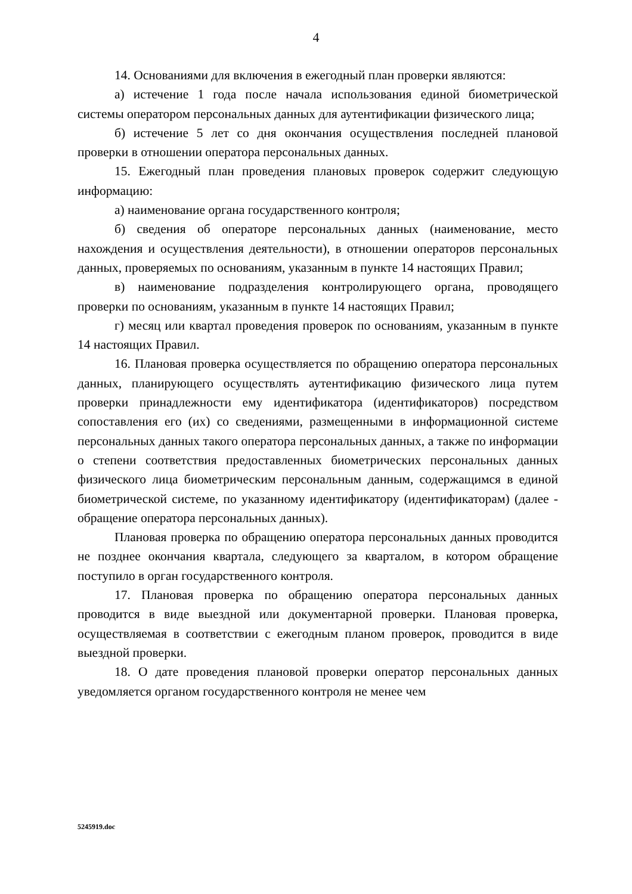4
14. Основаниями для включения в ежегодный план проверки являются:
а) истечение 1 года после начала использования единой биометрической системы оператором персональных данных для аутентификации физического лица;
б) истечение 5 лет со дня окончания осуществления последней плановой проверки в отношении оператора персональных данных.
15. Ежегодный план проведения плановых проверок содержит следующую информацию:
а) наименование органа государственного контроля;
б) сведения об операторе персональных данных (наименование, место нахождения и осуществления деятельности), в отношении операторов персональных данных, проверяемых по основаниям, указанным в пункте 14 настоящих Правил;
в) наименование подразделения контролирующего органа, проводящего проверки по основаниям, указанным в пункте 14 настоящих Правил;
г) месяц или квартал проведения проверок по основаниям, указанным в пункте 14 настоящих Правил.
16. Плановая проверка осуществляется по обращению оператора персональных данных, планирующего осуществлять аутентификацию физического лица путем проверки принадлежности ему идентификатора (идентификаторов) посредством сопоставления его (их) со сведениями, размещенными в информационной системе персональных данных такого оператора персональных данных, а также по информации о степени соответствия предоставленных биометрических персональных данных физического лица биометрическим персональным данным, содержащимся в единой биометрической системе, по указанному идентификатору (идентификаторам) (далее - обращение оператора персональных данных).
Плановая проверка по обращению оператора персональных данных проводится не позднее окончания квартала, следующего за кварталом, в котором обращение поступило в орган государственного контроля.
17. Плановая проверка по обращению оператора персональных данных проводится в виде выездной или документарной проверки. Плановая проверка, осуществляемая в соответствии с ежегодным планом проверок, проводится в виде выездной проверки.
18. О дате проведения плановой проверки оператор персональных данных уведомляется органом государственного контроля не менее чем
5245919.doc